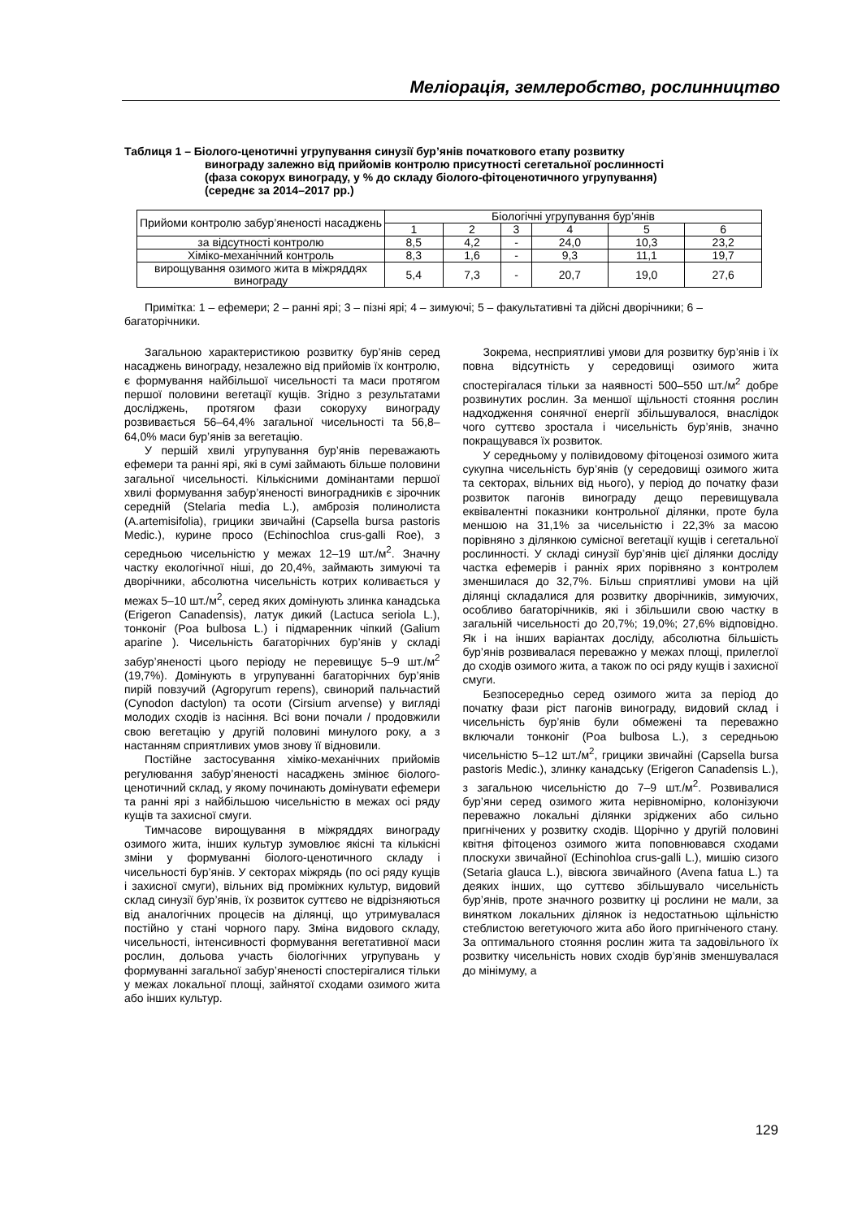Меліорація, землеробство, рослинництво
Таблиця 1 – Біолого-ценотичні угрупування синузії бур’янів початкового етапу розвитку
винограду залежно від прийомів контролю присутності сегетальної рослинності
(фаза сокорух винограду, у % до складу біолого-фітоценотичного угрупування)
(середнє за 2014–2017 рр.)
| Прийоми контролю забур’яненості насаджень | Біологічні угрупування бур’янів | | | | | |
| --- | --- | --- | --- | --- | --- | --- |
| | 1 | 2 | 3 | 4 | 5 | 6 |
| за відсутності контролю | 8,5 | 4,2 | - | 24,0 | 10,3 | 23,2 |
| Хіміко-механічний контроль | 8,3 | 1,6 | - | 9,3 | 11,1 | 19,7 |
| вирощування озимого жита в міжряддях винограду | 5,4 | 7,3 | - | 20,7 | 19,0 | 27,6 |
Примітка: 1 – ефемери; 2 – ранні ярі; 3 – пізні ярі; 4 – зимуючі; 5 – факультативні та дійсні дворічники; 6 – багаторічники.
Загальною характеристикою розвитку бур’янів серед насаджень винограду, незалежно від прийомів їх контролю, є формування найбільшої чисельності та маси протягом першої половини вегетації кущів. Згідно з результатами досліджень, протягом фази сокоруху винограду розвивається 56–64,4% загальної чисельності та 56,8–64,0% маси бур’янів за вегетацію.
У першій хвилі угрупування бур’янів переважають ефемери та ранні ярі, які в сумі займають більше половини загальної чисельності. Кількісними домінантами першої хвилі формування забур’яненості виноградників є зірочник середній (Stelaria media L.), амброзія полинолиста (A.artemisifolia), грицики звичайні (Capsella bursa pastoris Medic.), курине просо (Echinochloa crus-galli Roe), з середньою чисельністю у межах 12–19 шт./м<sup>2</sup>. Значну частку екологічної ніші, до 20,4%, займають зимуючі та дворічники, абсолютна чисельність котрих коливається у межах 5–10 шт./м<sup>2</sup>, серед яких домінують злинка канадська (Erigeron Canadensis), латук дикий (Lactuca seriola L.), тонконіг (Poa bulbosa L.) і підмаренник чіпкий (Galium aparine ). Чисельність багаторічних бур’янів у складі забур’яненості цього періоду не перевищує 5–9 шт./м<sup>2</sup> (19,7%). Домінують в угрупуванні багаторічних бур’янів пирій повзучий (Agropyrum repens), свинорий пальчастий (Cynodon dactylon) та осоти (Cirsium arvense) у вигляді молодих сходів із насіння. Всі вони почали / продовжили свою вегетацію у другій половині минулого року, а з настанням сприятливих умов знову її відновили.
Постійне застосування хіміко-механічних прийомів регулювання забур’яненості насаджень змінює біолого-ценотичний склад, у якому починають домінувати ефемери та ранні ярі з найбільшою чисельністю в межах осі ряду кущів та захисної смуги.
Тимчасове вирощування в міжряддях винограду озимого жита, інших культур зумовлює якісні та кількісні зміни у формуванні біолого-ценотичного складу і чисельності бур’янів. У секторах міжрядь (по осі ряду кущів і захисної смуги), вільних від проміжних культур, видовий склад синузії бур’янів, їх розвиток суттєво не відрізняються від аналогічних процесів на ділянці, що утримувалася постійно у стані чорного пару. Зміна видового складу, чисельності, інтенсивності формування вегетативної маси рослин, дольова участь біологічних угрупувань у формуванні загальної забур’яненості спостерігалися тільки у межах локальної площі, зайнятої сходами озимого жита або інших культур.
Зокрема, несприятливі умови для розвитку бур’янів і їх повна відсутність у середовищі озимого жита спостерігалася тільки за наявності 500–550 шт./м<sup>2</sup> добре розвинутих рослин. За меншої щільності стояння рослин надходження сонячної енергії збільшувалося, внаслідок чого суттєво зростала і чисельність бур’янів, значно покращувався їх розвиток.
У середньому у полівидовому фітоценозі озимого жита сукупна чисельність бур’янів (у середовищі озимого жита та секторах, вільних від нього), у період до початку фази розвиток пагонів винограду дещо перевищувала еквівалентні показники контрольної ділянки, проте була меншою на 31,1% за чисельністю і 22,3% за масою порівняно з ділянкою сумісної вегетації кущів і сегетальної рослинності. У складі синузії бур’янів цієї ділянки досліду частка ефемерів і ранніх ярих порівняно з контролем зменшилася до 32,7%. Більш сприятливі умови на цій ділянці складалися для розвитку дворічників, зимуючих, особливо багаторічників, які і збільшили свою частку в загальній чисельності до 20,7%; 19,0%; 27,6% відповідно. Як і на інших варіантах досліду, абсолютна більшість бур’янів розвивалася переважно у межах площі, прилеглої до сходів озимого жита, а також по осі ряду кущів і захисної смуги.
Безпосередньо серед озимого жита за період до початку фази ріст пагонів винограду, видовий склад і чисельність бур’янів були обмежені та переважно включали тонконіг (Poa bulbosa L.), з середньою чисельністю 5–12 шт./м<sup>2</sup>, грицики звичайні (Capsella bursa pastoris Medic.), злинку канадську (Erigeron Canadensis L.), з загальною чисельністю до 7–9 шт./м<sup>2</sup>. Розвивалися бур’яни серед озимого жита нерівномірно, колонізуючи переважно локальні ділянки зріджених або сильно пригнічених у розвитку сходів. Щорічно у другій половині квітня фітоценоз озимого жита поповнювався сходами плоскухи звичайної (Echinohloa crus-galli L.), мишію сизого (Setaria glauca L.), вівсюга звичайного (Avena fatua L.) та деяких інших, що суттєво збільшувало чисельність бур’янів, проте значного розвитку ці рослини не мали, за винятком локальних ділянок із недостатньою щільністю стеблистою вегетуючого жита або його пригніченого стану. За оптимального стояння рослин жита та задовільного їх розвитку чисельність нових сходів бур’янів зменшувалася до мінімуму, а
129